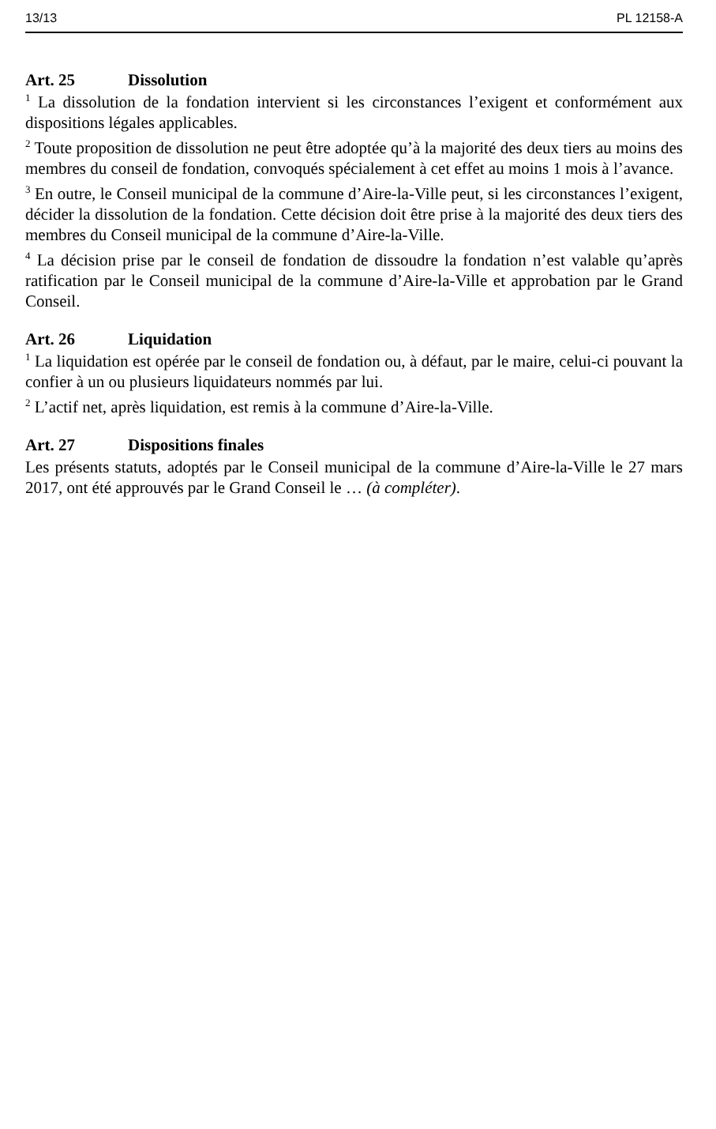13/13 PL 12158-A
Art. 25 Dissolution
<sup>1</sup> La dissolution de la fondation intervient si les circonstances l’exigent et conformément aux dispositions légales applicables.
<sup>2</sup> Toute proposition de dissolution ne peut être adoptée qu’à la majorité des deux tiers au moins des membres du conseil de fondation, convoqués spécialement à cet effet au moins 1 mois à l’avance.
<sup>3</sup> En outre, le Conseil municipal de la commune d’Aire-la-Ville peut, si les circonstances l’exigent, décider la dissolution de la fondation. Cette décision doit être prise à la majorité des deux tiers des membres du Conseil municipal de la commune d’Aire-la-Ville.
<sup>4</sup> La décision prise par le conseil de fondation de dissoudre la fondation n’est valable qu’après ratification par le Conseil municipal de la commune d’Aire-la-Ville et approbation par le Grand Conseil.
Art. 26 Liquidation
<sup>1</sup> La liquidation est opérée par le conseil de fondation ou, à défaut, par le maire, celui-ci pouvant la confier à un ou plusieurs liquidateurs nommés par lui.
<sup>2</sup> L’actif net, après liquidation, est remis à la commune d’Aire-la-Ville.
Art. 27 Dispositions finales
Les présents statuts, adoptés par le Conseil municipal de la commune d’Aire-la-Ville le 27 mars 2017, ont été approuvés par le Grand Conseil le … (à compléter).